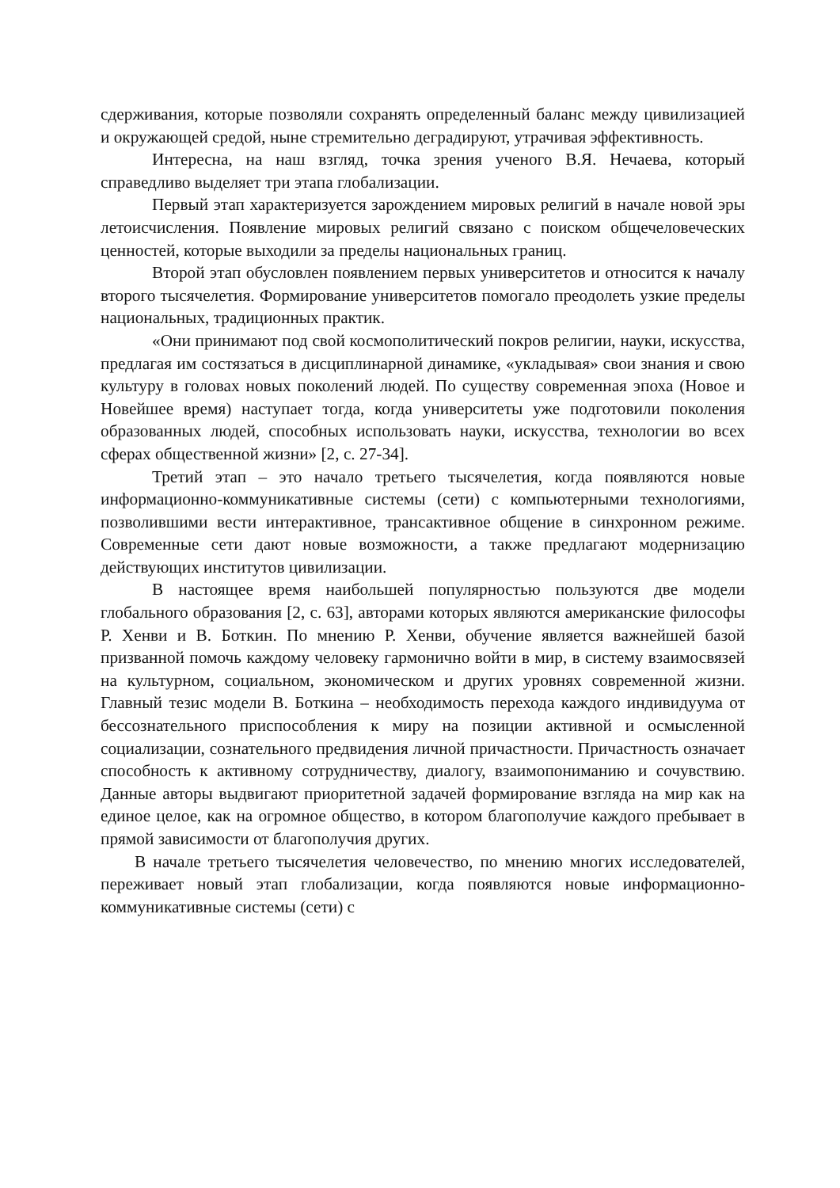сдерживания, которые позволяли сохранять определенный баланс между цивилизацией и окружающей средой, ныне стремительно деградируют, утрачивая эффективность.
Интересна, на наш взгляд, точка зрения ученого В.Я. Нечаева, который справедливо выделяет три этапа глобализации.
Первый этап характеризуется зарождением мировых религий в начале новой эры летоисчисления. Появление мировых религий связано с поиском общечеловеческих ценностей, которые выходили за пределы национальных границ.
Второй этап обусловлен появлением первых университетов и относится к началу второго тысячелетия. Формирование университетов помогало преодолеть узкие пределы национальных, традиционных практик.
«Они принимают под свой космополитический покров религии, науки, искусства, предлагая им состязаться в дисциплинарной динамике, «укладывая» свои знания и свою культуру в головах новых поколений людей. По существу современная эпоха (Новое и Новейшее время) наступает тогда, когда университеты уже подготовили поколения образованных людей, способных использовать науки, искусства, технологии во всех сферах общественной жизни» [2, с. 27-34].
Третий этап – это начало третьего тысячелетия, когда появляются новые информационно-коммуникативные системы (сети) с компьютерными технологиями, позволившими вести интерактивное, трансактивное общение в синхронном режиме. Современные сети дают новые возможности, а также предлагают модернизацию действующих институтов цивилизации.
В настоящее время наибольшей популярностью пользуются две модели глобального образования [2, с. 63], авторами которых являются американские философы Р. Хенви и В. Боткин. По мнению Р. Хенви, обучение является важнейшей базой призванной помочь каждому человеку гармонично войти в мир, в систему взаимосвязей на культурном, социальном, экономическом и других уровнях современной жизни. Главный тезис модели В. Боткина – необходимость перехода каждого индивидуума от бессознательного приспособления к миру на позиции активной и осмысленной социализации, сознательного предвидения личной причастности. Причастность означает способность к активному сотрудничеству, диалогу, взаимопониманию и сочувствию. Данные авторы выдвигают приоритетной задачей формирование взгляда на мир как на единое целое, как на огромное общество, в котором благополучие каждого пребывает в прямой зависимости от благополучия других.
В начале третьего тысячелетия человечество, по мнению многих исследователей, переживает новый этап глобализации, когда появляются новые информационно-коммуникативные системы (сети) с